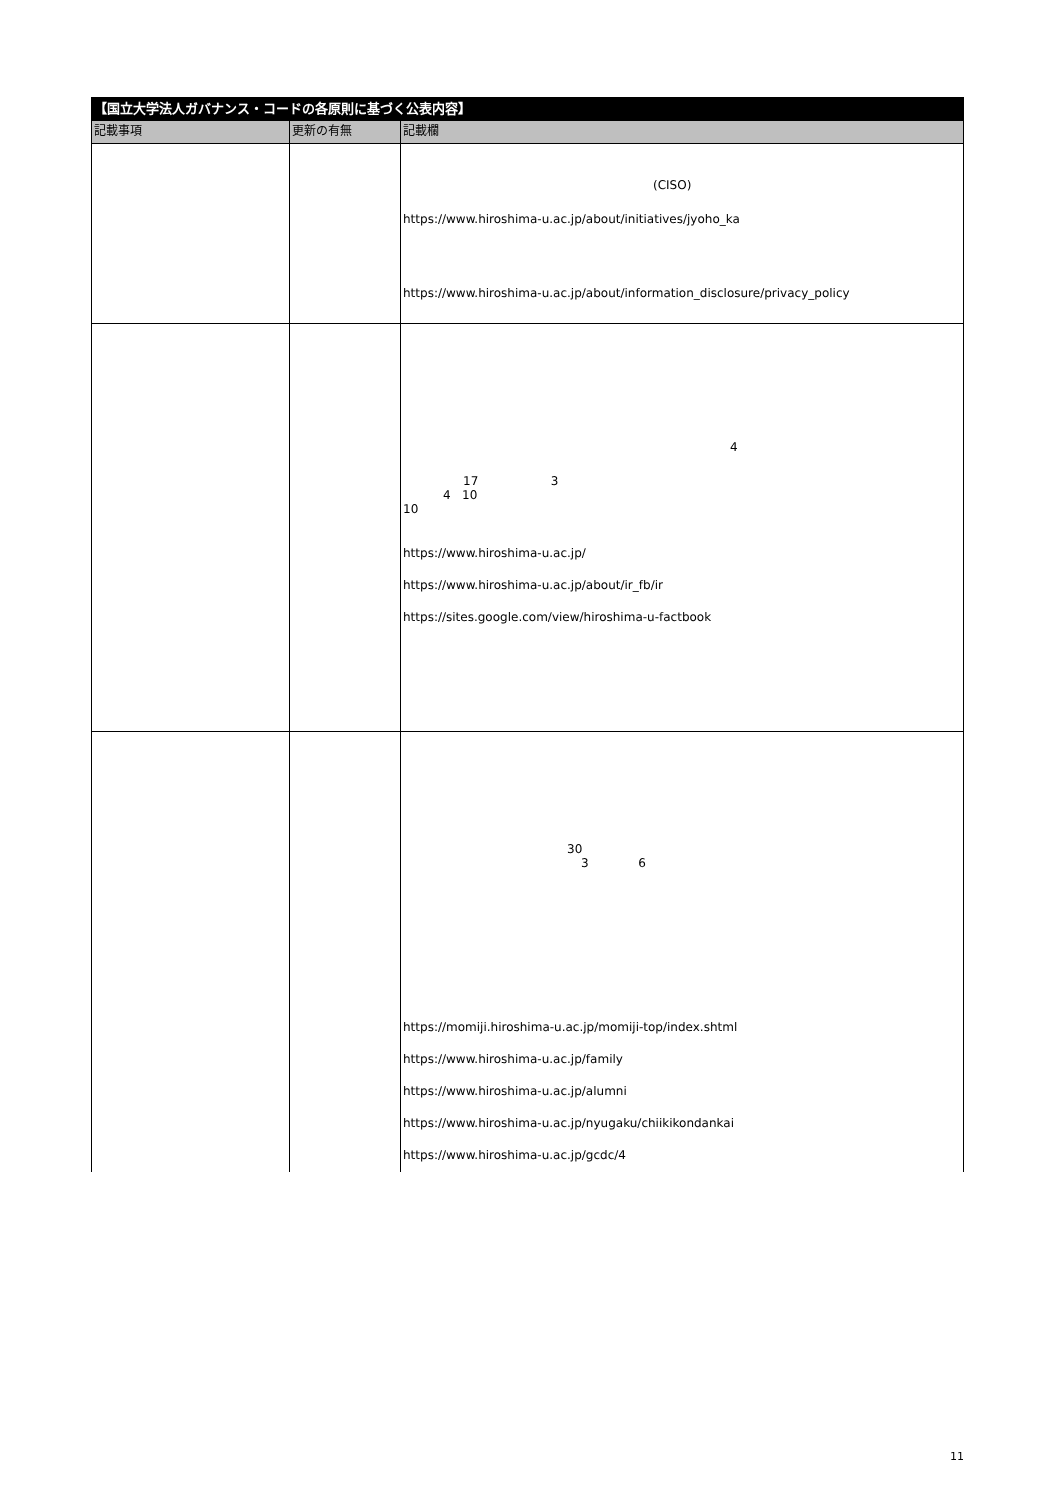| 【国立大学法人ガバナンス・コードの各原則に基づく公表内容】 | | |
| --- | --- | --- |
| 記載事項 | 更新の有無 | 記載欄 |
| | | (CISO) https://www.hiroshima-u.ac.jp/about/initiatives/jyoho_ka https://www.hiroshima-u.ac.jp/about/information_disclosure/privacy_policy |
| | | 4 17 3 4 10 10 https://www.hiroshima-u.ac.jp/ https://www.hiroshima-u.ac.jp/about/ir_fb/ir https://sites.google.com/view/hiroshima-u-factbook |
| | | 30 3 6 https://momiji.hiroshima-u.ac.jp/momiji-top/index.shtml https://www.hiroshima-u.ac.jp/family https://www.hiroshima-u.ac.jp/alumni https://www.hiroshima-u.ac.jp/nyugaku/chiikikondankai https://www.hiroshima-u.ac.jp/gcdc/4 |
11